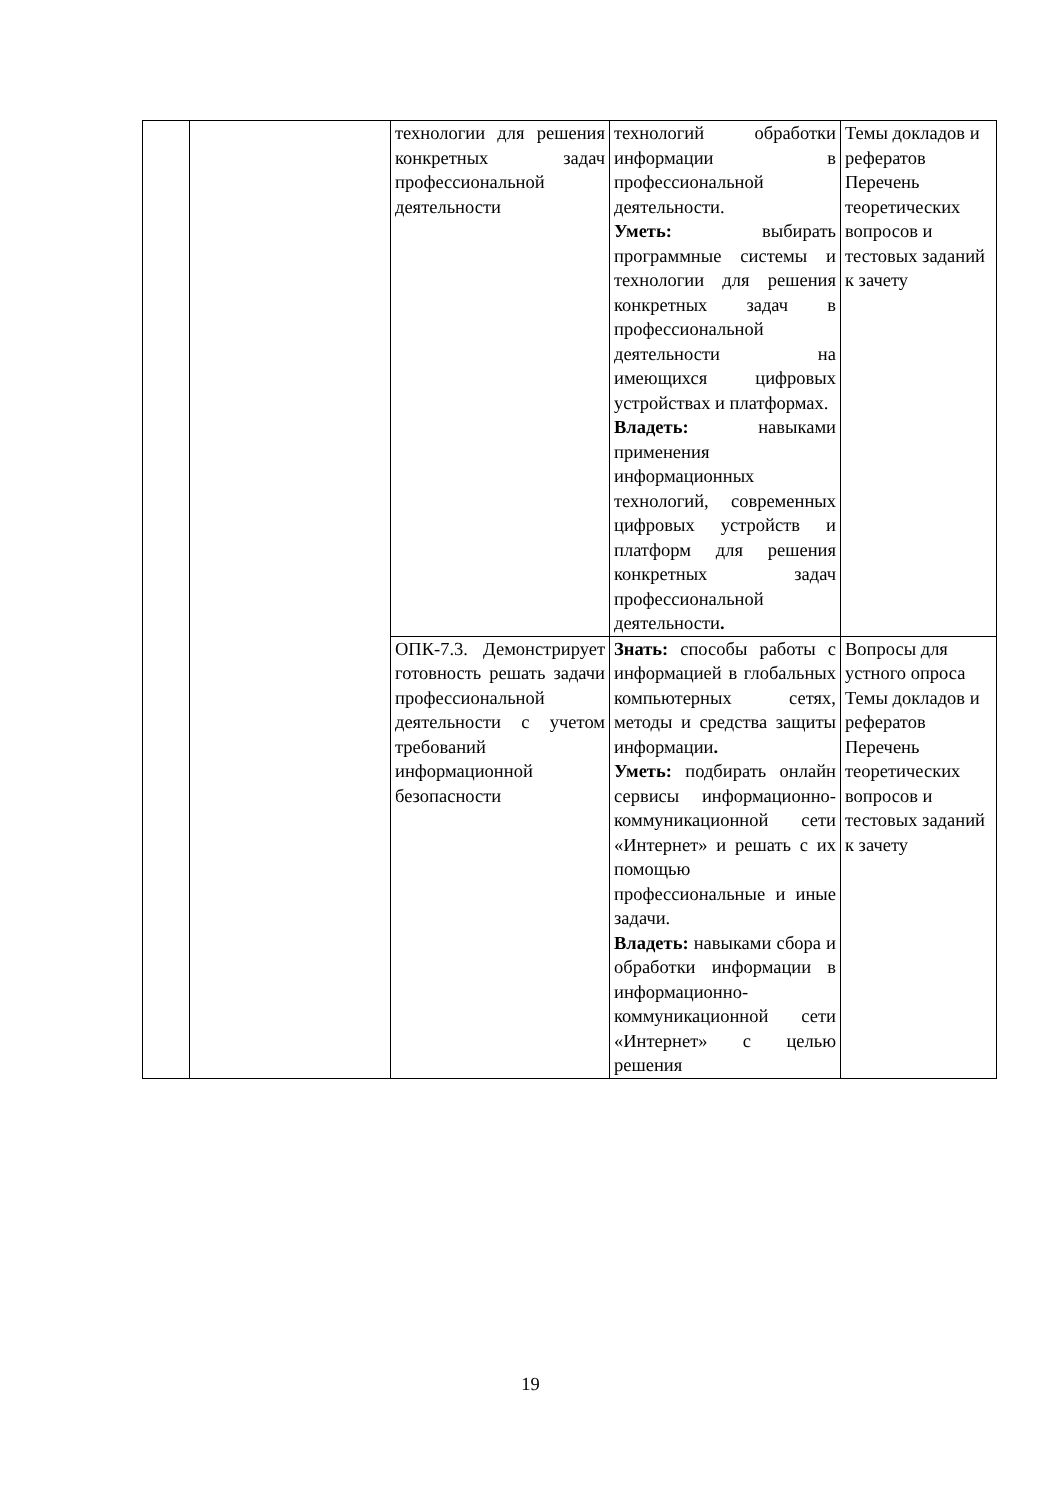| | | технологии для решения конкретных задач профессиональной деятельности | технологий обработки информации в профессиональной деятельности. Уметь: выбирать программные системы и технологии для решения конкретных задач в профессиональной деятельности на имеющихся цифровых устройствах и платформах. Владеть: навыками применения информационных технологий, современных цифровых устройств и платформ для решения конкретных задач профессиональной деятельности . | Темы докладов и рефератов Перечень теоретических вопросов и тестовых заданий к зачету |
| | | ОПК-7.3. Демонстрирует готовность решать задачи профессиональной деятельности с учетом требований информационной безопасности | Знать: способы работы с информацией в глобальных компьютерных сетях, методы и средства защиты информации . Уметь: подбирать онлайн сервисы информационно-коммуникационной сети «Интернет» и решать с их помощью профессиональные и иные задачи. Владеть: навыками сбора и обработки информации в информационно-коммуникационной сети «Интернет» с целью решения | Вопросы для устного опроса Темы докладов и рефератов Перечень теоретических вопросов и тестовых заданий к зачету |
19